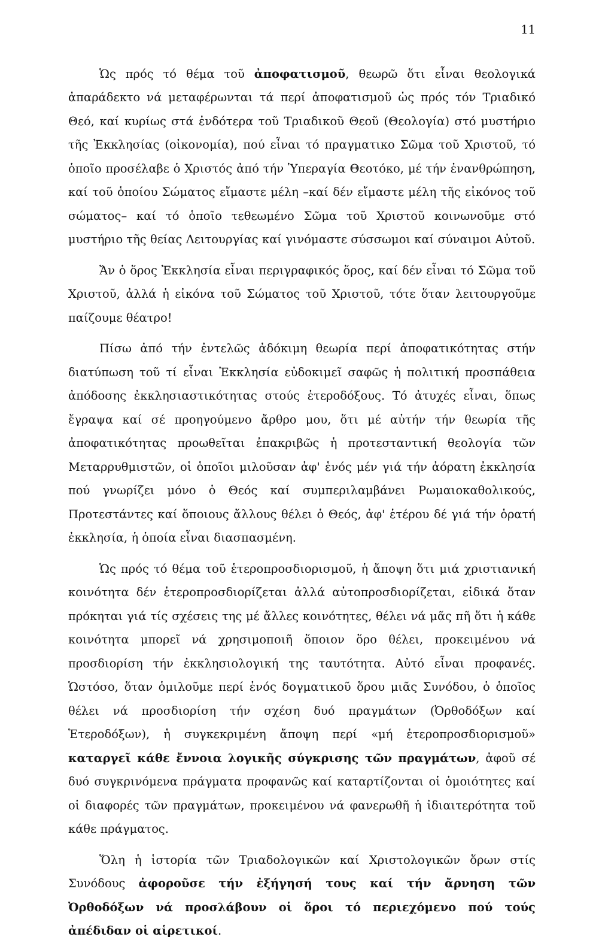11
Ὡς πρός τό θέμα τοῦ ἀποφατισμοῦ, θεωρῶ ὅτι εἶναι θεολογικά ἀπαράδεκτο νά μεταφέρωνται τά περί ἀποφατισμοῦ ὡς πρός τόν Τριαδικό Θεό, καί κυρίως στά ἐνδότερα τοῦ Τριαδικοῦ Θεοῦ (Θεολογία) στό μυστήριο τῆς Ἐκκλησίας (οἰκονομία), πού εἶναι τό πραγματικο Σῶμα τοῦ Χριστοῦ, τό ὁποῖο προσέλαβε ὁ Χριστός ἀπό τήν Ὑπεραγία Θεοτόκο, μέ τήν ἐνανθρώπηση, καί τοῦ ὁποίου Σώματος εἴμαστε μέλη –καί δέν εἴμαστε μέλη τῆς εἰκόνος τοῦ σώματος– καί τό ὁποῖο τεθεωμένο Σῶμα τοῦ Χριστοῦ κοινωνοῦμε στό μυστήριο τῆς θείας Λειτουργίας καί γινόμαστε σύσσωμοι καί σύναιμοι Αὐτοῦ.
Ἄν ὁ ὅρος Ἐκκλησία εἶναι περιγραφικός ὅρος, καί δέν εἶναι τό Σῶμα τοῦ Χριστοῦ, ἀλλά ἡ εἰκόνα τοῦ Σώματος τοῦ Χριστοῦ, τότε ὅταν λειτουργοῦμε παίζουμε θέατρο!
Πίσω ἀπό τήν ἐντελῶς ἀδόκιμη θεωρία περί ἀποφατικότητας στήν διατύπωση τοῦ τί εἶναι Ἐκκλησία εὐδοκιμεῖ σαφῶς ἡ πολιτική προσπάθεια ἀπόδοσης ἐκκλησιαστικότητας στούς ἑτεροδόξους. Τό ἀτυχές εἶναι, ὅπως ἔγραψα καί σέ προηγούμενο ἄρθρο μου, ὅτι μέ αὐτήν τήν θεωρία τῆς ἀποφατικότητας προωθεῖται ἐπακριβῶς ἡ προτεσταντική θεολογία τῶν Μεταρρυθμιστῶν, οἱ ὁποῖοι μιλοῦσαν ἀφ' ἑνός μέν γιά τήν ἀόρατη ἐκκλησία πού γνωρίζει μόνο ὁ Θεός καί συμπεριλαμβάνει Ρωμαιοκαθολικούς, Προτεστάντες καί ὅποιους ἄλλους θέλει ὁ Θεός, ἀφ' ἑτέρου δέ γιά τήν ὁρατή ἐκκλησία, ἡ ὁποία εἶναι διασπασμένη.
Ὡς πρός τό θέμα τοῦ ἑτεροπροσδιορισμοῦ, ἡ ἄποψη ὅτι μιά χριστιανική κοινότητα δέν ἑτεροπροσδιορίζεται ἀλλά αὐτοπροσδιορίζεται, εἰδικά ὅταν πρόκηται γιά τίς σχέσεις της μέ ἄλλες κοινότητες, θέλει νά μᾶς πῆ ὅτι ἡ κάθε κοινότητα μπορεῖ νά χρησιμοποιῆ ὅποιον ὅρο θέλει, προκειμένου νά προσδιορίση τήν ἐκκλησιολογική της ταυτότητα. Αὐτό εἶναι προφανές. Ὡστόσο, ὅταν ὁμιλοῦμε περί ἑνός δογματικοῦ ὅρου μιᾶς Συνόδου, ὁ ὁποῖος θέλει νά προσδιορίση τήν σχέση δυό πραγμάτων (Ὀρθοδόξων καί Ἑτεροδόξων), ἡ συγκεκριμένη ἄποψη περί «μή ἑτεροπροσδιορισμοῦ» καταργεῖ κάθε ἔννοια λογικῆς σύγκρισης τῶν πραγμάτων, ἀφοῦ σέ δυό συγκρινόμενα πράγματα προφανῶς καί καταρτίζονται οἱ ὁμοιότητες καί οἱ διαφορές τῶν πραγμάτων, προκειμένου νά φανερωθῆ ἡ ἰδιαιτερότητα τοῦ κάθε πράγματος.
Ὅλη ἡ ἱστορία τῶν Τριαδολογικῶν καί Χριστολογικῶν ὅρων στίς Συνόδους ἀφοροῦσε τήν ἐξήγησή τους καί τήν ἄρνηση τῶν Ὀρθοδόξων νά προσλάβουν οἱ ὅροι τό περιεχόμενο πού τούς ἀπέδιδαν οἱ αἱρετικοί.